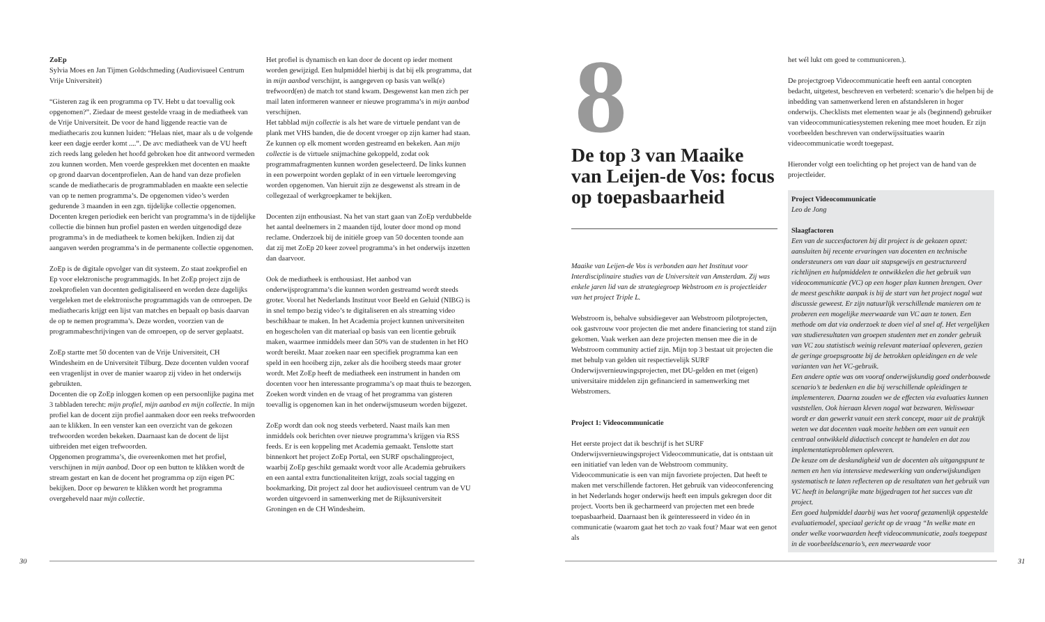ZoEp
Sylvia Moes en Jan Tijmen Goldschmeding (Audiovisueel Centrum Vrije Universiteit)
“Gisteren zag ik een programma op TV. Hebt u dat toevallig ook opgenomen?”. Ziedaar de meest gestelde vraag in de mediatheek van de Vrije Universiteit. De voor de hand liggende reactie van de mediathecaris zou kunnen luiden: “Helaas niet, maar als u de volgende keer een dagje eerder komt ....”. De avc mediatheek van de VU heeft zich reeds lang geleden het hoofd gebroken hoe dit antwoord vermeden zou kunnen worden. Men voerde gesprekken met docenten en maakte op grond daarvan docentprofielen. Aan de hand van deze profielen scande de mediathecaris de programmabladen en maakte een selectie van op te nemen programma’s. De opgenomen video’s werden gedurende 3 maanden in een zgn. tijdelijke collectie opgenomen. Docenten kregen periodiek een bericht van programma’s in de tijdelijke collectie die binnen hun profiel pasten en werden uitgenodigd deze programma’s in de mediatheek te komen bekijken. Indien zij dat aangaven werden programma’s in de permanente collectie opgenomen.
ZoEp is de digitale opvolger van dit systeem. Zo staat zoekprofiel en Ep voor elektronische programmagids. In het ZoEp project zijn de zoekprofielen van docenten gedigitaliseerd en worden deze dagelijks vergeleken met de elektronische programmagids van de omroepen. De mediathecaris krijgt een lijst van matches en bepaalt op basis daarvan de op te nemen programma’s. Deze worden, voorzien van de programmabeschrijvingen van de omroepen, op de server geplaatst.
ZoEp startte met 50 docenten van de Vrije Universiteit, CH Windesheim en de Universiteit Tilburg. Deze docenten vulden vooraf een vragenlijst in over de manier waarop zij video in het onderwijs gebruikten.
Docenten die op ZoEp inloggen komen op een persoonlijke pagina met 3 tabbladen terecht: mijn profiel, mijn aanbod en mijn collectie. In mijn profiel kan de docent zijn profiel aanmaken door een reeks trefwoorden aan te klikken. In een venster kan een overzicht van de gekozen trefwoorden worden bekeken. Daarnaast kan de docent de lijst uitbreiden met eigen trefwoorden.
Opgenomen programma’s, die overeenkomen met het profiel, verschijnen in mijn aanbod. Door op een button te klikken wordt de stream gestart en kan de docent het programma op zijn eigen PC bekijken. Door op bewaren te klikken wordt het programma overgeheveld naar mijn collectie.
Het profiel is dynamisch en kan door de docent op ieder moment worden gewijzigd. Een hulpmiddel hierbij is dat bij elk programma, dat in mijn aanbod verschijnt, is aangegeven op basis van welk(e) trefwoord(en) de match tot stand kwam. Desgewenst kan men zich per mail laten informeren wanneer er nieuwe programma’s in mijn aanbod verschijnen.
Het tabblad mijn collectie is als het ware de virtuele pendant van de plank met VHS banden, die de docent vroeger op zijn kamer had staan. Ze kunnen op elk moment worden gestreamd en bekeken. Aan mijn collectie is de virtuele snijmachine gekoppeld, zodat ook programmafragmenten kunnen worden geselecteerd. De links kunnen in een powerpoint worden geplakt of in een virtuele leeromgeving worden opgenomen. Van hieruit zijn ze desgewenst als stream in de collegezaal of werkgroepkamer te bekijken.
Docenten zijn enthousiast. Na het van start gaan van ZoEp verdubbelde het aantal deelnemers in 2 maanden tijd, louter door mond op mond reclame. Onderzoek bij de initiële groep van 50 docenten toonde aan dat zij met ZoEp 20 keer zoveel programma’s in het onderwijs inzetten dan daarvoor.
Ook de mediatheek is enthousiast. Het aanbod van onderwijsprogramma’s die kunnen worden gestreamd wordt steeds groter. Vooral het Nederlands Instituut voor Beeld en Geluid (NIBG) is in snel tempo bezig video’s te digitaliseren en als streaming video beschikbaar te maken. In het Academia project kunnen universiteiten en hogescholen van dit materiaal op basis van een licentie gebruik maken, waarmee inmiddels meer dan 50% van de studenten in het HO wordt bereikt. Maar zoeken naar een specifiek programma kan een speld in een hooiberg zijn, zeker als die hooiberg steeds maar groter wordt. Met ZoEp heeft de mediatheek een instrument in handen om docenten voor hen interessante programma’s op maat thuis te bezorgen. Zoeken wordt vinden en de vraag of het programma van gisteren toevallig is opgenomen kan in het onderwijsmuseum worden bijgezet.
ZoEp wordt dan ook nog steeds verbeterd. Naast mails kan men inmiddels ook berichten over nieuwe programma’s krijgen via RSS feeds. Er is een koppeling met Academia gemaakt. Tenslotte start binnenkort het project ZoEp Portal, een SURF opschalingproject, waarbij ZoEp geschikt gemaakt wordt voor alle Academia gebruikers en een aantal extra functionaliteiten krijgt, zoals social tagging en bookmarking. Dit project zal door het audiovisueel centrum van de VU worden uitgevoerd in samenwerking met de Rijksuniversiteit Groningen en de CH Windesheim.
8
De top 3 van Maaike van Leijen-de Vos: focus op toepasbaarheid
Maaike van Leijen-de Vos is verbonden aan het Instituut voor Interdisciplinaire studies van de Universiteit van Amsterdam. Zij was enkele jaren lid van de strategiegroep Webstroom en is projectleider van het project Triple L.
Webstroom is, behalve subsidiegever aan Webstroom pilotprojecten, ook gastvrouw voor projecten die met andere financiering tot stand zijn gekomen. Vaak werken aan deze projecten mensen mee die in de Webstroom community actief zijn. Mijn top 3 bestaat uit projecten die met behulp van gelden uit respectievelijk SURF Onderwijsvernieuwingsprojecten, met DU-gelden en met (eigen) universitaire middelen zijn gefinancierd in samenwerking met Webstromers.
Project 1: Videocommunicatie
Het eerste project dat ik beschrijf is het SURF Onderwijsvernieuwingsproject Videocommunicatie, dat is ontstaan uit een initiatief van leden van de Webstroom community. Videocommunicatie is een van mijn favoriete projecten. Dat heeft te maken met verschillende factoren. Het gebruik van videoconferencing in het Nederlands hoger onderwijs heeft een impuls gekregen door dit project. Voorts ben ik gecharmeerd van projecten met een brede toepasbaarheid. Daarnaast ben ik geïnteresseerd in video én in communicatie (waarom gaat het toch zo vaak fout? Maar wat een genot als
het wél lukt om goed te communiceren.).
De projectgroep Videocommunicatie heeft een aantal concepten bedacht, uitgetest, beschreven en verbeterd: scenario’s die helpen bij de inbedding van samenwerkend leren en afstandsleren in hoger onderwijs. Checklists met elementen waar je als (beginnend) gebruiker van videocommunicatiesystemen rekening mee moet houden. Er zijn voorbeelden beschreven van onderwijssituaties waarin videocommunicatie wordt toegepast.
Hieronder volgt een toelichting op het project van de hand van de projectleider.
Project Videocommunicatie
Leo de Jong
Slaagfactoren
Een van de succesfactoren bij dit project is de gekozen opzet: aansluiten bij recente ervaringen van docenten en technische ondersteuners om van daar uit stapsgewijs en gestructureerd richtlijnen en hulpmiddelen te ontwikkelen die het gebruik van videocommunicatie (VC) op een hoger plan kunnen brengen. Over de meest geschikte aanpak is bij de start van het project nogal wat discussie geweest. Er zijn natuurlijk verschillende manieren om te proberen een mogelijke meerwaarde van VC aan te tonen. Een methode om dat via onderzoek te doen viel al snel af. Het vergelijken van studieresultaten van groepen studenten met en zonder gebruik van VC zou statistisch weinig relevant materiaal opleveren, gezien de geringe groepsgrootte bij de betrokken opleidingen en de vele varianten van het VC-gebruik.
Een andere optie was om vooraf onderwijskundig goed onderbouwde scenario’s te bedenken en die bij verschillende opleidingen te implementeren. Daarna zouden we de effecten via evaluaties kunnen vaststellen. Ook hieraan kleven nogal wat bezwaren. Weliswaar wordt er dan gewerkt vanuit een sterk concept, maar uit de praktijk weten we dat docenten vaak moeite hebben om een vanuit een centraal ontwikkeld didactisch concept te handelen en dat zou implementatieproblemen opleveren.
De keuze om de deskundigheid van de docenten als uitgangspunt te nemen en hen via intensieve medewerking van onderwijskundigen systematisch te laten reflecteren op de resultaten van het gebruik van VC heeft in belangrijke mate bijgedragen tot het succes van dit project.
Een goed hulpmiddel daarbij was het vooraf gezamenlijk opgestelde evaluatiemodel, speciaal gericht op de vraag “In welke mate en onder welke voorwaarden heeft videocommunicatie, zoals toegepast in de voorbeeldscenario’s, een meerwaarde voor
30 31